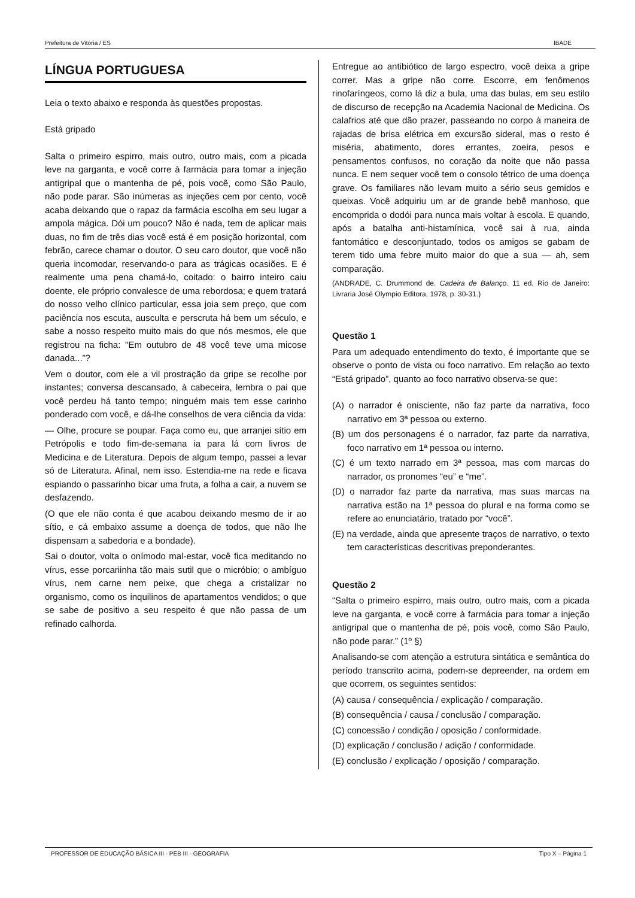Prefeitura de Vitória / ES IBADE
LÍNGUA PORTUGUESA
Leia o texto abaixo e responda às questões propostas.
Está gripado
Salta o primeiro espirro, mais outro, outro mais, com a picada leve na garganta, e você corre à farmácia para tomar a injeção antigripal que o mantenha de pé, pois você, como São Paulo, não pode parar. São inúmeras as injeções cem por cento, você acaba deixando que o rapaz da farmácia escolha em seu lugar a ampola mágica. Dói um pouco? Não é nada, tem de aplicar mais duas, no fim de três dias você está é em posição horizontal, com febrão, carece chamar o doutor. O seu caro doutor, que você não queria incomodar, reservando-o para as trágicas ocasiões. E é realmente uma pena chamá-lo, coitado: o bairro inteiro caiu doente, ele próprio convalesce de uma rebordosa; e quem tratará do nosso velho clínico particular, essa joia sem preço, que com paciência nos escuta, ausculta e perscruta há bem um século, e sabe a nosso respeito muito mais do que nós mesmos, ele que registrou na ficha: "Em outubro de 48 você teve uma micose danada...”?
Vem o doutor, com ele a vil prostração da gripe se recolhe por instantes; conversa descansado, à cabeceira, lembra o pai que você perdeu há tanto tempo; ninguém mais tem esse carinho ponderado com você, e dá-lhe conselhos de vera ciência da vida:
— Olhe, procure se poupar. Faça como eu, que arranjei sítio em Petrópolis e todo fim-de-semana ia para lá com livros de Medicina e de Literatura. Depois de algum tempo, passei a levar só de Literatura. Afinal, nem isso. Estendia-me na rede e ficava espiando o passarinho bicar uma fruta, a folha a cair, a nuvem se desfazendo.
(O que ele não conta é que acabou deixando mesmo de ir ao sítio, e cá embaixo assume a doença de todos, que não lhe dispensam a sabedoria e a bondade).
Sai o doutor, volta o onímodo mal-estar, você fica meditando no vírus, esse porcariinha tão mais sutil que o micróbio; o ambíguo vírus, nem carne nem peixe, que chega a cristalizar no organismo, como os inquilinos de apartamentos vendidos; o que se sabe de positivo a seu respeito é que não passa de um refinado calhorda.
Entregue ao antibiótico de largo espectro, você deixa a gripe correr. Mas a gripe não corre. Escorre, em fenômenos rinofaríngeos, como lá diz a bula, uma das bulas, em seu estilo de discurso de recepção na Academia Nacional de Medicina. Os calafrios até que dão prazer, passeando no corpo à maneira de rajadas de brisa elétrica em excursão sideral, mas o resto é miséria, abatimento, dores errantes, zoeira, pesos e pensamentos confusos, no coração da noite que não passa nunca. E nem sequer você tem o consolo tétrico de uma doença grave. Os familiares não levam muito a sério seus gemidos e queixas. Você adquiriu um ar de grande bebê manhoso, que encomprida o dodói para nunca mais voltar à escola. E quando, após a batalha anti-histamínica, você sai à rua, ainda fantomático e desconjuntado, todos os amigos se gabam de terem tido uma febre muito maior do que a sua — ah, sem comparação.
(ANDRADE, C. Drummond de. Cadeira de Balanço. 11 ed. Rio de Janeiro: Livraria José Olympio Editora, 1978, p. 30-31.)
Questão 1
Para um adequado entendimento do texto, é importante que se observe o ponto de vista ou foco narrativo. Em relação ao texto “Está gripado”, quanto ao foco narrativo observa-se que:
(A) o narrador é onisciente, não faz parte da narrativa, foco narrativo em 3ª pessoa ou externo.
(B) um dos personagens é o narrador, faz parte da narrativa, foco narrativo em 1ª pessoa ou interno.
(C) é um texto narrado em 3ª pessoa, mas com marcas do narrador, os pronomes “eu” e “me”.
(D) o narrador faz parte da narrativa, mas suas marcas na narrativa estão na 1ª pessoa do plural e na forma como se refere ao enunciatário, tratado por “você”.
(E) na verdade, ainda que apresente traços de narrativo, o texto tem características descritivas preponderantes.
Questão 2
“Salta o primeiro espirro, mais outro, outro mais, com a picada leve na garganta, e você corre à farmácia para tomar a injeção antigripal que o mantenha de pé, pois você, como São Paulo, não pode parar.” (1º §)
Analisando-se com atenção a estrutura sintática e semântica do período transcrito acima, podem-se depreender, na ordem em que ocorrem, os seguintes sentidos:
(A) causa / consequência / explicação / comparação.
(B) consequência / causa / conclusão / comparação.
(C) concessão / condição / oposição / conformidade.
(D) explicação / conclusão / adição / conformidade.
(E) conclusão / explicação / oposição / comparação.
PROFESSOR DE EDUCAÇÃO BÁSICA III - PEB III - GEOGRAFIA Tipo X – Página 1